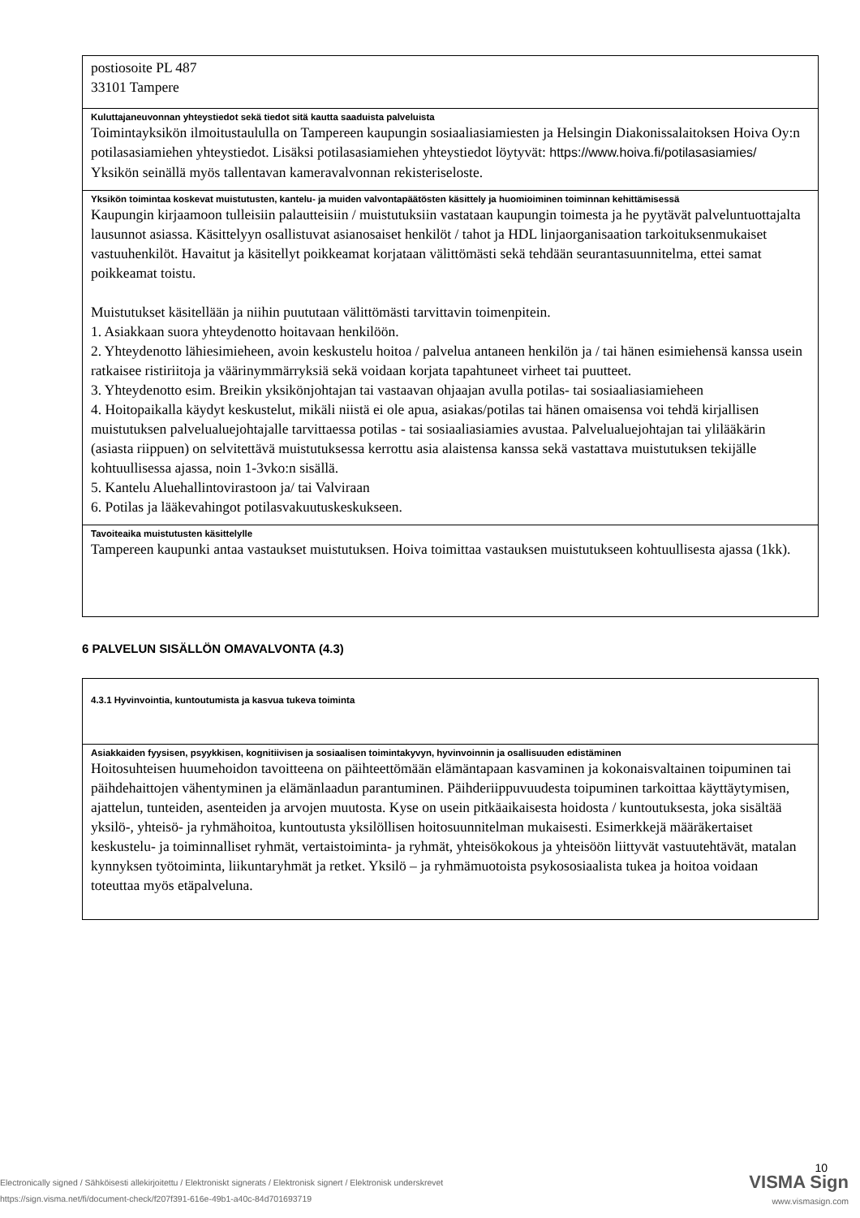| postiosoite PL 487 33101 Tampere |
| Kuluttajaneuvonnan yhteystiedot sekä tiedot sitä kautta saaduista palveluista Toimintayksikön ilmoitustaululla on Tampereen kaupungin sosiaaliasiamiesten ja Helsingin Diakonissalaitoksen Hoiva Oy:n potilasasiamiehen yhteystiedot. Lisäksi potilasasiamiehen yhteystiedot löytyvät: https://www.hoiva.fi/potilasasiamies/ Yksikön seinällä myös tallentavan kameravalvonnan rekisteriseloste. |
| Yksikön toimintaa koskevat muistutusten, kantelu- ja muiden valvontapäätösten käsittely ja huomioiminen toiminnan kehittämisessä Kaupungin kirjaamoon tulleisiin palautteisiin / muistutuksiin vastataan kaupungin toimesta ja he pyytävät palveluntuottajalta lausunnot asiassa. Käsittelyyn osallistuvat asianosaiset henkilöt / tahot ja HDL linjaorganisaation tarkoituksenmukaiset vastuuhenkilöt. Havaitut ja käsitellyt poikkeamat korjataan välittömästi sekä tehdään seurantasuunnitelma, ettei samat poikkeamat toistu. Muistutukset käsitellään ja niihin puututaan välittömästi tarvittavin toimenpitein. 1. Asiakkaan suora yhteydenotto hoitavaan henkilöön. 2. Yhteydenotto lähiesimieheen, avoin keskustelu hoitoa / palvelua antaneen henkilön ja / tai hänen esimiehensä kanssa usein ratkaisee ristiriitoja ja väärinymmärryksiä sekä voidaan korjata tapahtuneet virheet tai puutteet. 3. Yhteydenotto esim. Breikin yksikönjohtajan tai vastaavan ohjaajan avulla potilas- tai sosiaaliasiamieheen 4. Hoitopaikalla käydyt keskustelut, mikäli niistä ei ole apua, asiakas/potilas tai hänen omaisensa voi tehdä kirjallisen muistutuksen palvelualuejohtajalle tarvittaessa potilas - tai sosiaaliasiamies avustaa. Palvelualuejohtajan tai ylilääkärin (asiasta riippuen) on selvitettävä muistutuksessa kerrottu asia alaistensa kanssa sekä vastattava muistutuksen tekijälle kohtuullisessa ajassa, noin 1-3vko:n sisällä. 5. Kantelu Aluehallintovirastoon ja/ tai Valviraan 6. Potilas ja lääkevahingot potilasvakuutuskeskukseen. |
| Tavoiteaika muistutusten käsittelylle Tampereen kaupunki antaa vastaukset muistutuksen. Hoiva toimittaa vastauksen muistutukseen kohtuullisesta ajassa (1kk). |
6 PALVELUN SISÄLLÖN OMAVALVONTA (4.3)
| 4.3.1 Hyvinvointia, kuntoutumista ja kasvua tukeva toiminta |
| Asiakkaiden fyysisen, psyykkisen, kognitiivisen ja sosiaalisen toimintakyvyn, hyvinvoinnin ja osallisuuden edistäminen Hoitosuhteisen huumehoidon tavoitteena on päihteettömään elämäntapaan kasvaminen ja kokonaisvaltainen toipuminen tai päihdehaittojen vähentyminen ja elämänlaadun parantuminen. Päihderiippuvuudesta toipuminen tarkoittaa käyttäytymisen, ajattelun, tunteiden, asenteiden ja arvojen muutosta. Kyse on usein pitkäaikaisesta hoidosta / kuntoutuksesta, joka sisältää yksilö-, yhteisö- ja ryhmähoitoa, kuntoutusta yksilöllisen hoitosuunnitelman mukaisesti. Esimerkkejä määräkertaiset keskustelu- ja toiminnalliset ryhmät, vertaistoiminta- ja ryhmät, yhteisökokous ja yhteisöön liittyvät vastuutehtävät, matalan kynnyksen työtoiminta, liikuntaryhmät ja retket. Yksilö – ja ryhmämuotoista psykososiaalista tukea ja hoitoa voidaan toteuttaa myös etäpalveluna. |
10
VISMA Sign
www.vismasign.com
Electronically signed / Sähköisesti allekirjoitettu / Elektroniskt signerats / Elektronisk signert / Elektronisk underskrevet
https://sign.visma.net/fi/document-check/f207f391-616e-49b1-a40c-84d701693719